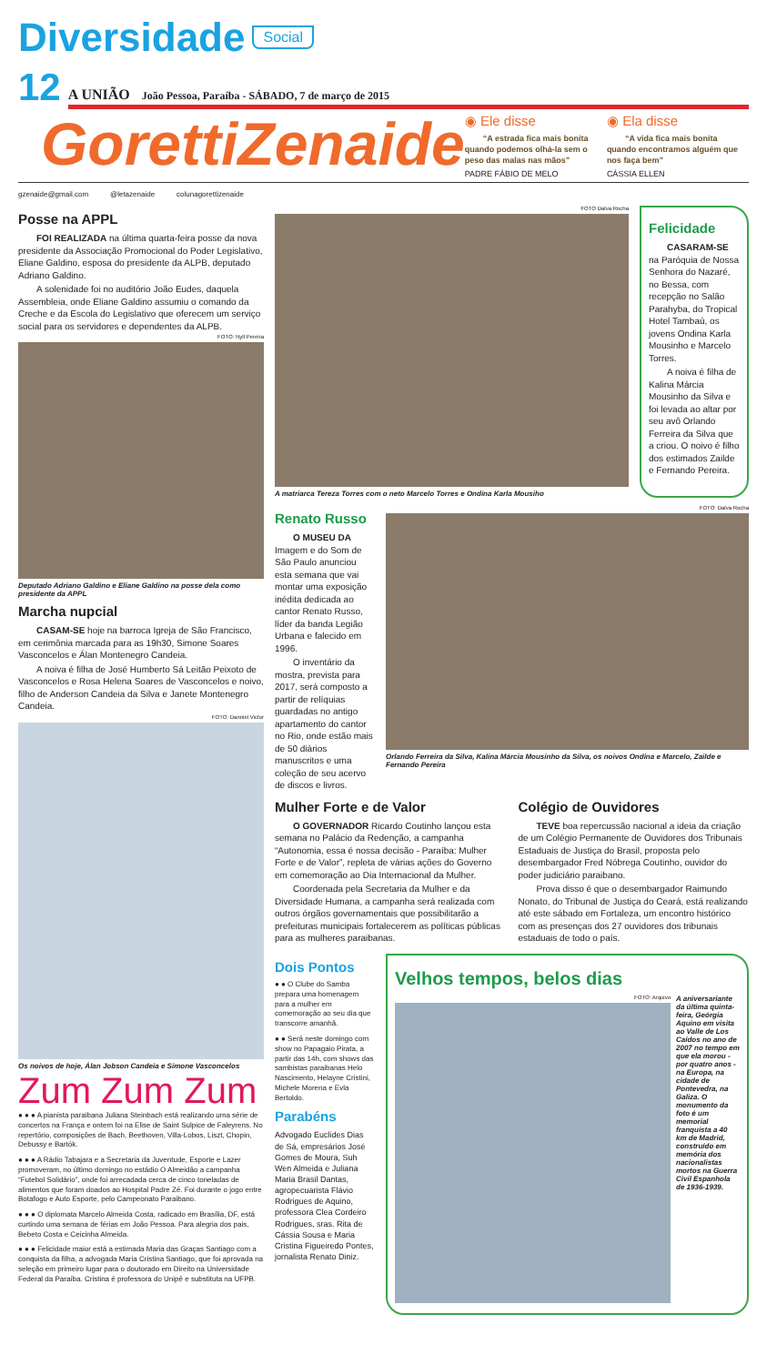Diversidade Social
12
A UNIÃO João Pessoa, Paraíba - SÁBADO, 7 de março de 2015
GorettiZenaide
◉ Ele disse
“A estrada fica mais bonita quando podemos olhá-la sem o peso das malas nas mãos”
PADRE FÁBIO DE MELO
◉ Ela disse
“A vida fica mais bonita quando encontramos alguém que nos faça bem”
CÁSSIA ELLEN
gzenaide@gmail.com @letazenaide colunagorettizenaide
Posse na APPL
FOI REALIZADA na última quarta-feira posse da nova presidente da Associação Promocional do Poder Legislativo, Eliane Galdino, esposa do presidente da ALPB, deputado Adriano Galdino.
A solenidade foi no auditório João Eudes, daquela Assembleia, onde Eliane Galdino assumiu o comando da Creche e da Escola do Legislativo que oferecem um serviço social para os servidores e dependentes da ALPB.
FOTO: Nyll Pereira
Deputado Adriano Galdino e Eliane Galdino na posse dela como presidente da APPL
Marcha nupcial
CASAM-SE hoje na barroca Igreja de São Francisco, em cerimônia marcada para as 19h30, Simone Soares Vasconcelos e Álan Montenegro Candeia.
A noiva é filha de José Humberto Sá Leitão Peixoto de Vasconcelos e Rosa Helena Soares de Vasconcelos e noivo, filho de Anderson Candeia da Silva e Janete Montenegro Candeia.
FOTO: Danniel Victor
Os noivos de hoje, Álan Jobson Candeia e Simone Vasconcelos
Zum Zum Zum
● ● ● A pianista paraibana Juliana Steinbach está realizando uma série de concertos na França e ontem foi na Elise de Saint Sulpice de Faleyrens. No repertório, composições de Bach, Beethoven, Villa-Lobos, Liszt, Chopin, Debussy e Bartók.
● ● ● A Rádio Tabajara e a Secretaria da Juventude, Esporte e Lazer promoveram, no último domingo no estádio O Almeidão a campanha “Futebol Solidário”, onde foi arrecadada cerca de cinco toneladas de alimentos que foram doados ao Hospital Padre Zé. Foi durante o jogo entre Botafogo e Auto Esporte, pelo Campeonato Paraibano.
● ● ● O diplomata Marcelo Almeida Costa, radicado em Brasília, DF, está curtindo uma semana de férias em João Pessoa. Para alegria dos pais, Bebeto Costa e Ceicinha Almeida.
● ● ● Felicidade maior está a estimada Maria das Graças Santiago com a conquista da filha, a advogada Maria Cristina Santiago, que foi aprovada na seleção em primeiro lugar para o doutorado em Direito na Universidade Federal da Paraíba. Cristina é professora do Unipê e substituta na UFPB.
FOTO Dalva Rocha
A matriarca Tereza Torres com o neto Marcelo Torres e Ondina Karla Mousiho
Felicidade
CASARAM-SE na Paróquia de Nossa Senhora do Nazaré, no Bessa, com recepção no Salão Parahyba, do Tropical Hotel Tambaú, os jovens Ondina Karla Mousinho e Marcelo Torres.
A noiva é filha de Kalina Márcia Mousinho da Silva e foi levada ao altar por seu avô Orlando Ferreira da Silva que a criou. O noivo é filho dos estimados Zailde e Fernando Pereira.
Renato Russo
O MUSEU DA Imagem e do Som de São Paulo anunciou esta semana que vai montar uma exposição inédita dedicada ao cantor Renato Russo, líder da banda Legião Urbana e falecido em 1996.
O inventário da mostra, prevista para 2017, será composto a partir de relíquias guardadas no antigo apartamento do cantor no Rio, onde estão mais de 50 diários manuscritos e uma coleção de seu acervo de discos e livros.
FOTO: Dalva Rocha
Orlando Ferreira da Silva, Kalina Márcia Mousinho da Silva, os noivos Ondina e Marcelo, Zailde e Fernando Pereira
Mulher Forte e de Valor
O GOVERNADOR Ricardo Coutinho lançou esta semana no Palácio da Redenção, a campanha “Autonomia, essa é nossa decisão - Paraíba: Mulher Forte e de Valor”, repleta de várias ações do Governo em comemoração ao Dia Internacional da Mulher.
Coordenada pela Secretaria da Mulher e da Diversidade Humana, a campanha será realizada com outros órgãos governamentais que possibilitarão a prefeituras municipais fortalecerem as políticas públicas para as mulheres paraibanas.
Colégio de Ouvidores
TEVE boa repercussão nacional a ideia da criação de um Colégio Permanente de Ouvidores dos Tribunais Estaduais de Justiça do Brasil, proposta pelo desembargador Fred Nóbrega Coutinho, ouvidor do poder judiciário paraibano.
Prova disso é que o desembargador Raimundo Nonato, do Tribunal de Justiça do Ceará, está realizando até este sábado em Fortaleza, um encontro histórico com as presenças dos 27 ouvidores dos tribunais estaduais de todo o país.
Dois Pontos
● ● O Clube do Samba prepara uma homenagem para a mulher em comemoração ao seu dia que transcorre amanhã.
● ● Será neste domingo com show no Papagaio Pirata, a partir das 14h, com shows das sambistas paraibanas Helo Nascimento, Helayne Cristini, Michele Morena e Evla Bertoldo.
Parabéns
Advogado Euclides Dias de Sá, empresários José Gomes de Moura, Suh Wen Almeida e Juliana Maria Brasil Dantas, agropecuarista Flávio Rodrigues de Aquino, professora Clea Cordeiro Rodrigues, sras. Rita de Cássia Sousa e Maria Cristina Figueiredo Pontes, jornalista Renato Diniz.
Velhos tempos, belos dias
FOTO: Arquivo
A aniversariante da última quinta-feira, Geórgia Aquino em visita ao Valle de Los Caídos no ano de 2007 no tempo em que ela morou - por quatro anos - na Europa, na cidade de Pontevedra, na Galiza. O monumento da foto é um memorial franquista a 40 km de Madrid, construído em memória dos nacionalistas mortos na Guerra Civil Espanhola de 1936-1939.